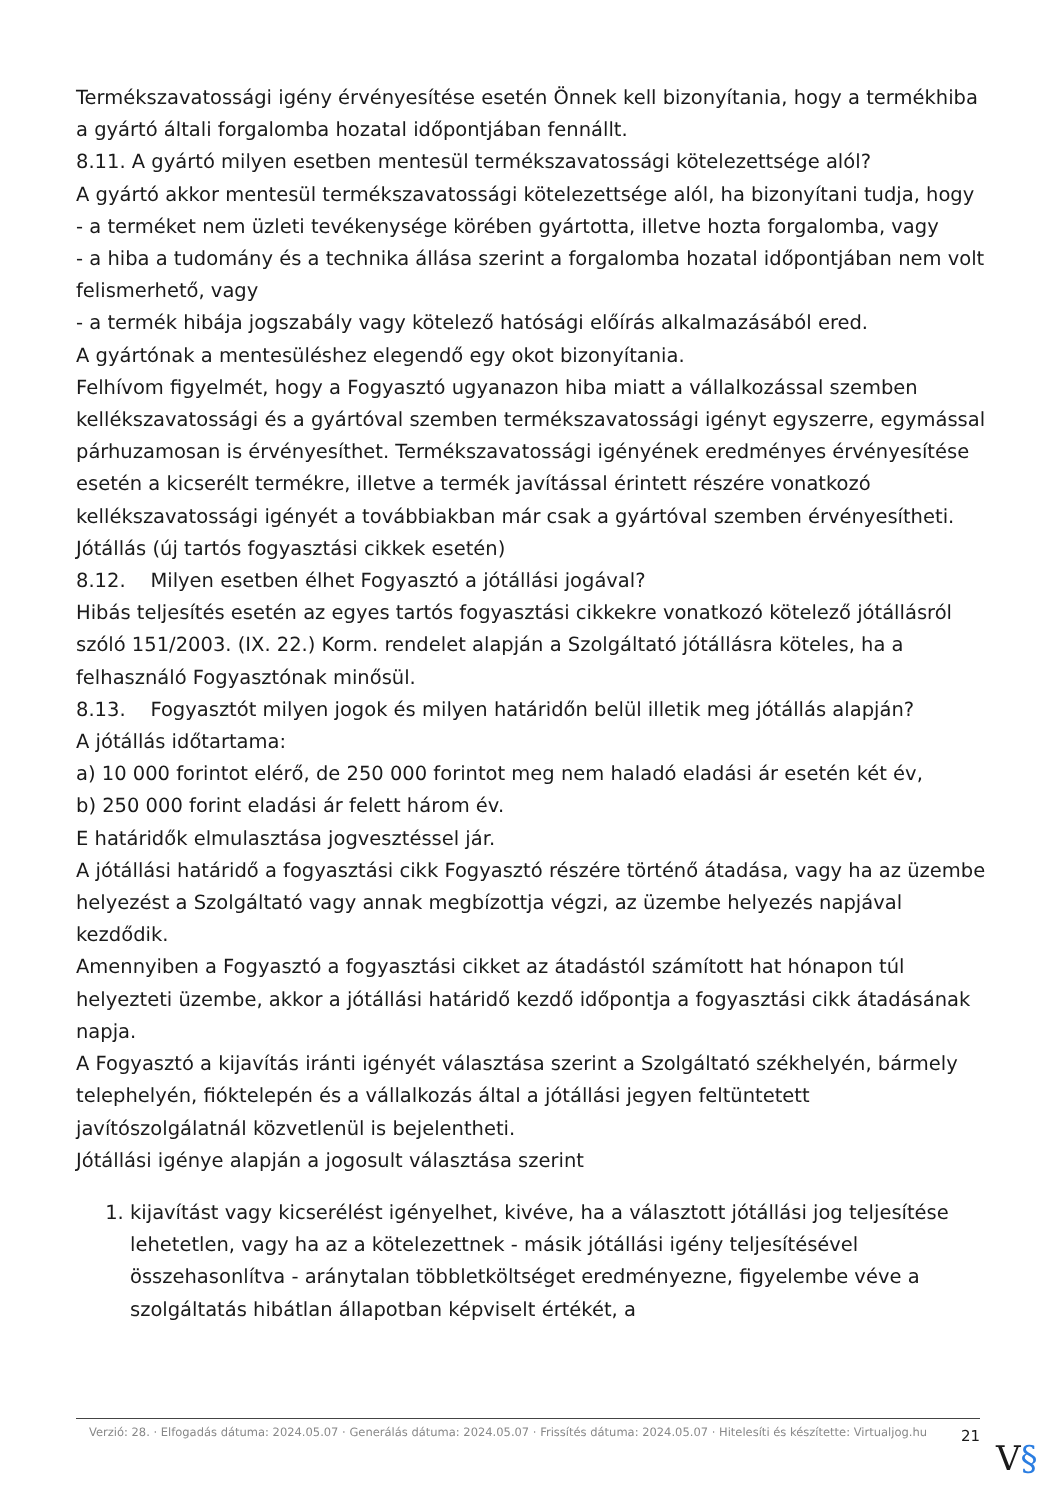Termékszavatossági igény érvényesítése esetén Önnek kell bizonyítania, hogy a termékhiba a gyártó általi forgalomba hozatal időpontjában fennállt.
8.11. A gyártó milyen esetben mentesül termékszavatossági kötelezettsége alól?
A gyártó akkor mentesül termékszavatossági kötelezettsége alól, ha bizonyítani tudja, hogy
- a terméket nem üzleti tevékenysége körében gyártotta, illetve hozta forgalomba, vagy
- a hiba a tudomány és a technika állása szerint a forgalomba hozatal időpontjában nem volt felismerhető, vagy
- a termék hibája jogszabály vagy kötelező hatósági előírás alkalmazásából ered.
A gyártónak a mentesüléshez elegendő egy okot bizonyítania.
Felhívom figyelmét, hogy a Fogyasztó ugyanazon hiba miatt a vállalkozással szemben kellékszavatossági és a gyártóval szemben termékszavatossági igényt egyszerre, egymással párhuzamosan is érvényesíthet. Termékszavatossági igényének eredményes érvényesítése esetén a kicserélt termékre, illetve a termék javítással érintett részére vonatkozó kellékszavatossági igényét a továbbiakban már csak a gyártóval szemben érvényesítheti.
Jótállás (új tartós fogyasztási cikkek esetén)
8.12. Milyen esetben élhet Fogyasztó a jótállási jogával?
Hibás teljesítés esetén az egyes tartós fogyasztási cikkekre vonatkozó kötelező jótállásról szóló 151/2003. (IX. 22.) Korm. rendelet alapján a Szolgáltató jótállásra köteles, ha a felhasználó Fogyasztónak minősül.
8.13. Fogyasztót milyen jogok és milyen határidőn belül illetik meg jótállás alapján?
A jótállás időtartama:
a) 10 000 forintot elérő, de 250 000 forintot meg nem haladó eladási ár esetén két év,
b) 250 000 forint eladási ár felett három év.
E határidők elmulasztása jogvesztéssel jár.
A jótállási határidő a fogyasztási cikk Fogyasztó részére történő átadása, vagy ha az üzembe helyezést a Szolgáltató vagy annak megbízottja végzi, az üzembe helyezés napjával kezdődik.
Amennyiben a Fogyasztó a fogyasztási cikket az átadástól számított hat hónapon túl helyezteti üzembe, akkor a jótállási határidő kezdő időpontja a fogyasztási cikk átadásának napja.
A Fogyasztó a kijavítás iránti igényét választása szerint a Szolgáltató székhelyén, bármely telephelyén, fióktelepén és a vállalkozás által a jótállási jegyen feltüntetett javítószolgálatnál közvetlenül is bejelentheti.
Jótállási igénye alapján a jogosult választása szerint
1. kijavítást vagy kicserélést igényelhet, kivéve, ha a választott jótállási jog teljesítése lehetetlen, vagy ha az a kötelezettnek - másik jótállási igény teljesítésével összehasonlítva - aránytalan többletköltséget eredményezne, figyelembe véve a szolgáltatás hibátlan állapotban képviselt értékét, a
Verzió: 28. · Elfogadás dátuma: 2024.05.07 · Generálás dátuma: 2024.05.07 · Frissítés dátuma: 2024.05.07 · Hitelesíti és készítette: Virtualjog.hu
21
V§